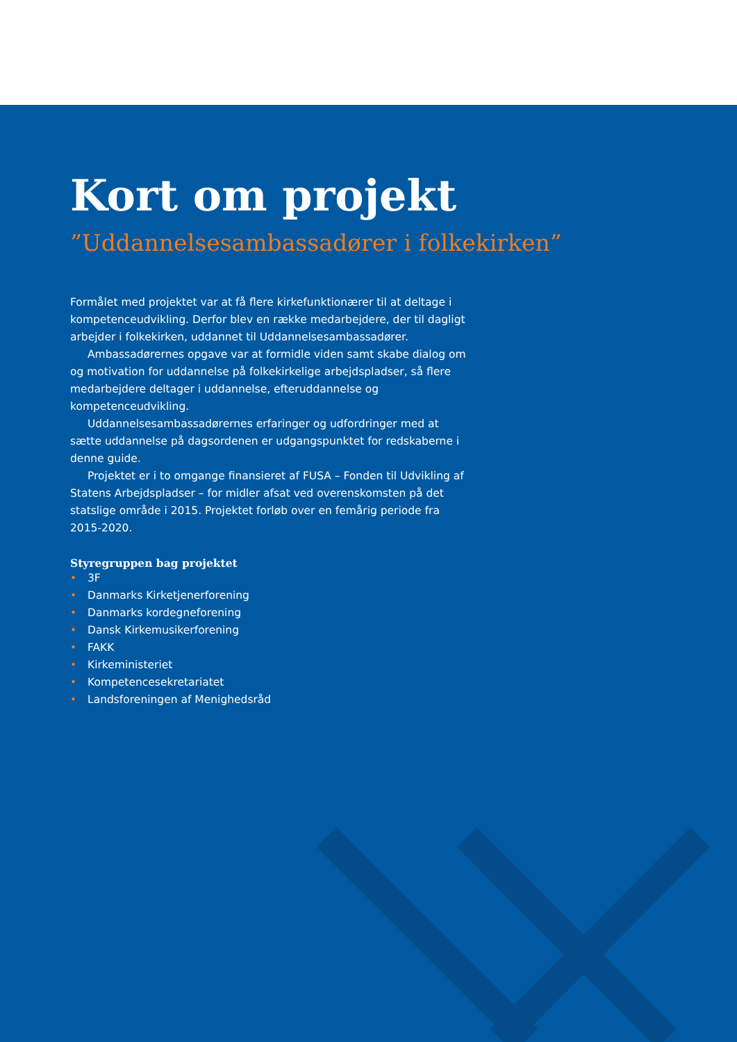Kort om projekt
”Uddannelsesambassadører i folkekirken”
Formålet med projektet var at få flere kirkefunktionærer til at deltage i kompetenceudvikling. Derfor blev en række medarbejdere, der til dagligt arbejder i folkekirken, uddannet til Uddannelsesambassadører.
Ambassadørernes opgave var at formidle viden samt skabe dialog om og motivation for uddannelse på folkekirkelige arbejdspladser, så flere medarbejdere deltager i uddannelse, efteruddannelse og kompetenceudvikling.
Uddannelsesambassadørernes erfaringer og udfordringer med at sætte uddannelse på dagsordenen er udgangspunktet for redskaberne i denne guide.
Projektet er i to omgange finansieret af FUSA – Fonden til Udvikling af Statens Arbejdspladser – for midler afsat ved overenskomsten på det statslige område i 2015. Projektet forløb over en femårig periode fra 2015-2020.
Styregruppen bag projektet
• 3F
• Danmarks Kirketjenerforening
• Danmarks kordegneforening
• Dansk Kirkemusikerforening
• FAKK
• Kirkeministeriet
• Kompetencesekretariatet
• Landsforeningen af Menighedsråd